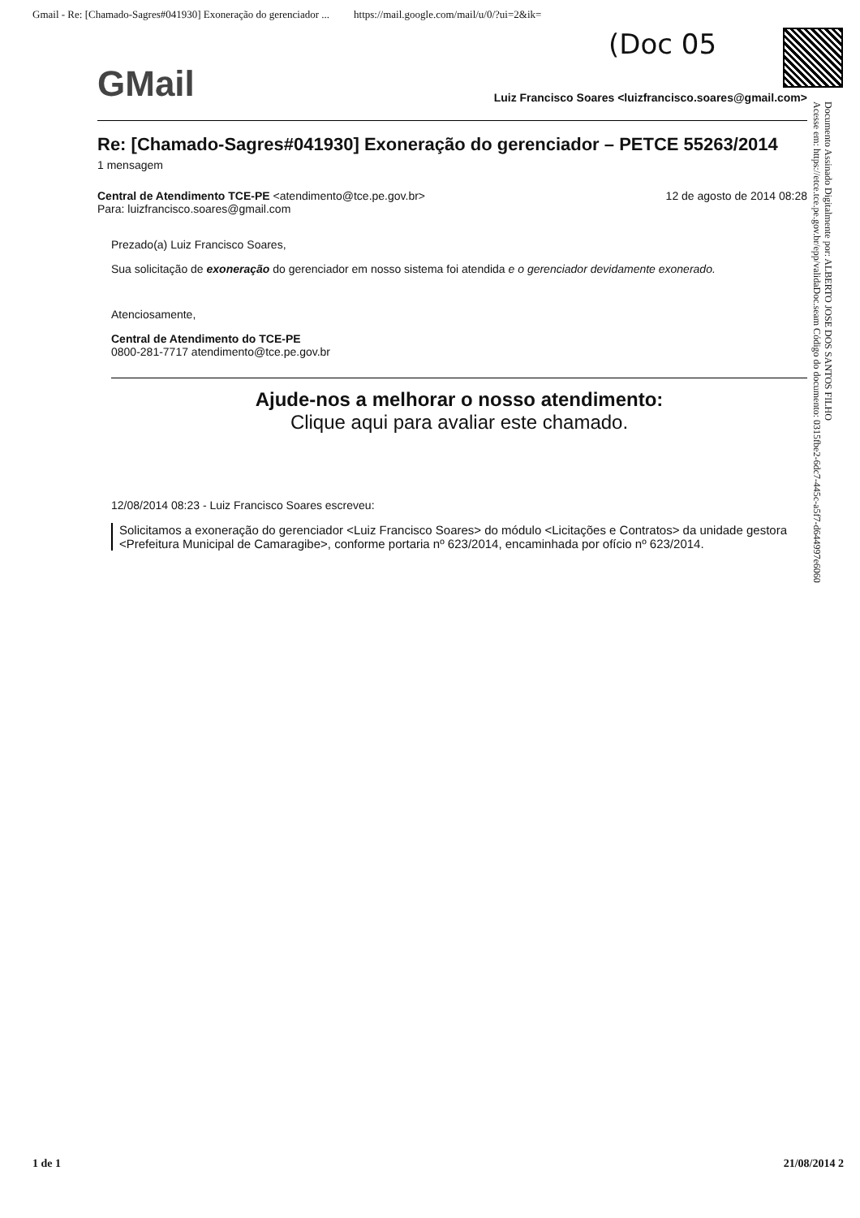Gmail - Re: [Chamado-Sagres#041930] Exoneração do gerenciador ... https://mail.google.com/mail/u/0/?ui=2&ik=
(Doc 05
GMail Luiz Francisco Soares <luizfrancisco.soares@gmail.com>
Re: [Chamado-Sagres#041930] Exoneração do gerenciador – PETCE 55263/2014
1 mensagem
Central de Atendimento TCE-PE <atendimento@tce.pe.gov.br> 12 de agosto de 2014 08:28
Para: luizfrancisco.soares@gmail.com
Prezado(a) Luiz Francisco Soares,
Sua solicitação de exoneração do gerenciador em nosso sistema foi atendida e o gerenciador devidamente exonerado.
Atenciosamente,
Central de Atendimento do TCE-PE
0800-281-7717 atendimento@tce.pe.gov.br
Ajude-nos a melhorar o nosso atendimento:
Clique aqui para avaliar este chamado.
12/08/2014 08:23 - Luiz Francisco Soares escreveu:
Solicitamos a exoneração do gerenciador <Luiz Francisco Soares> do módulo <Licitações e Contratos> da unidade gestora <Prefeitura Municipal de Camaragibe>, conforme portaria nº 623/2014, encaminhada por ofício nº 623/2014.
Documento Assinado Digitalmente por: ALBERTO JOSE DOS SANTOS FILHO
Acesse em: https://etce.tce.pe.gov.br/epp/validaDoc.seam Código do documento: 0315fbe2-6dc7-445c-a5f7-d644997e6060
1 de 1 21/08/2014 2